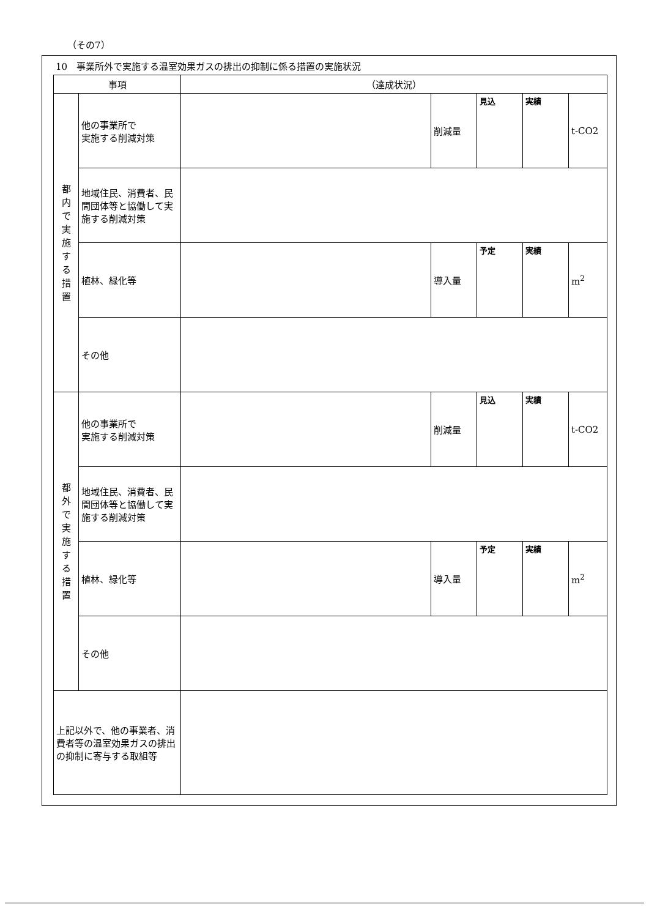（その7）
10　事業所外で実施する温室効果ガスの排出の抑制に係る措置の実施状況
| 事項 | | （達成状況） | | | | |
| --- | --- | --- | --- | --- | --- | --- |
| 都 内 で 実 施 す る 措 置 | 他の事業所で 実施する削減対策 | | 削減量 | 見込 | 実績 | t-CO2 |
| | 地域住民、消費者、民間団体等と協働して実施する削減対策 | | | | | |
| | 植林、緑化等 | | 導入量 | 予定 | 実績 | m<sup>2</sup> |
| | その他 | | | | | |
| 都 外 で 実 施 す る 措 置 | 他の事業所で 実施する削減対策 | | 削減量 | 見込 | 実績 | t-CO2 |
| | 地域住民、消費者、民間団体等と協働して実施する削減対策 | | | | | |
| | 植林、緑化等 | | 導入量 | 予定 | 実績 | m<sup>2</sup> |
| | その他 | | | | | |
| 上記以外で、他の事業者、消費者等の温室効果ガスの排出の抑制に寄与する取組等 | | | | | | |